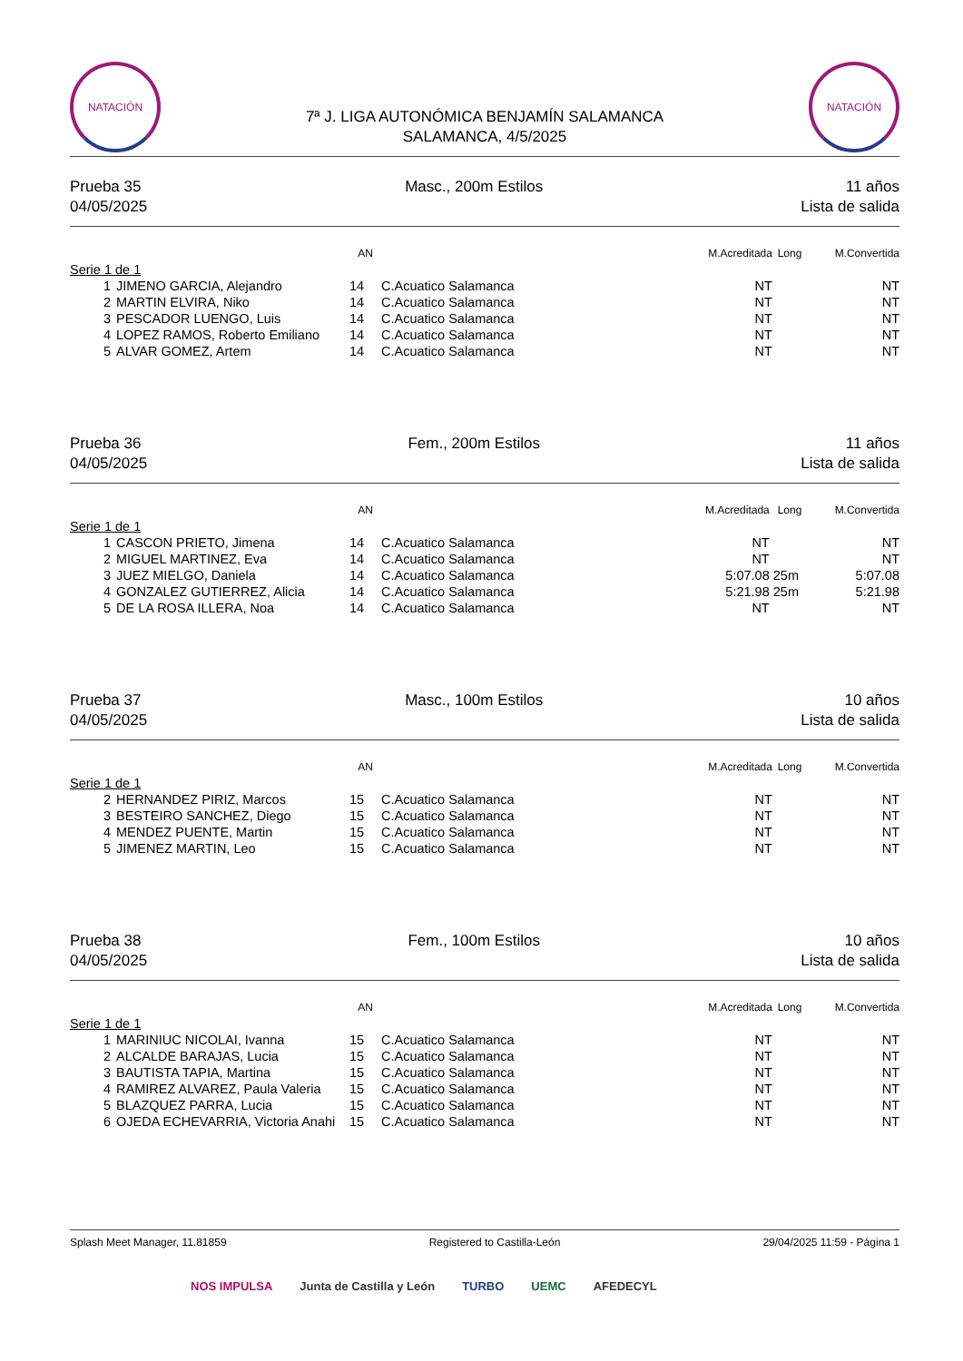NATACIÓN
NATACIÓN
7ª J. LIGA AUTONÓMICA BENJAMÍN SALAMANCA
SALAMANCA, 4/5/2025
Prueba 35
04/05/2025
Masc., 200m Estilos 11 años
Lista de salida
| | | AN | | M.Acreditada | Long | M.Convertida |
| --- | --- | --- | --- | --- | --- | --- |
| Serie 1 de 1 | | | | | | |
| 1 | JIMENO GARCIA, Alejandro | 14 | C.Acuatico Salamanca | NT | | NT |
| 2 | MARTIN ELVIRA, Niko | 14 | C.Acuatico Salamanca | NT | | NT |
| 3 | PESCADOR LUENGO, Luis | 14 | C.Acuatico Salamanca | NT | | NT |
| 4 | LOPEZ RAMOS, Roberto Emiliano | 14 | C.Acuatico Salamanca | NT | | NT |
| 5 | ALVAR GOMEZ, Artem | 14 | C.Acuatico Salamanca | NT | | NT |
Prueba 36
04/05/2025
Fem., 200m Estilos 11 años
Lista de salida
| | | AN | | M.Acreditada | Long | M.Convertida |
| --- | --- | --- | --- | --- | --- | --- |
| Serie 1 de 1 | | | | | | |
| 1 | CASCON PRIETO, Jimena | 14 | C.Acuatico Salamanca | NT | | NT |
| 2 | MIGUEL MARTINEZ, Eva | 14 | C.Acuatico Salamanca | NT | | NT |
| 3 | JUEZ MIELGO, Daniela | 14 | C.Acuatico Salamanca | 5:07.08 | 25m | 5:07.08 |
| 4 | GONZALEZ GUTIERREZ, Alicia | 14 | C.Acuatico Salamanca | 5:21.98 | 25m | 5:21.98 |
| 5 | DE LA ROSA ILLERA, Noa | 14 | C.Acuatico Salamanca | NT | | NT |
Prueba 37
04/05/2025
Masc., 100m Estilos 10 años
Lista de salida
| | | AN | | M.Acreditada | Long | M.Convertida |
| --- | --- | --- | --- | --- | --- | --- |
| Serie 1 de 1 | | | | | | |
| 2 | HERNANDEZ PIRIZ, Marcos | 15 | C.Acuatico Salamanca | NT | | NT |
| 3 | BESTEIRO SANCHEZ, Diego | 15 | C.Acuatico Salamanca | NT | | NT |
| 4 | MENDEZ PUENTE, Martin | 15 | C.Acuatico Salamanca | NT | | NT |
| 5 | JIMENEZ MARTIN, Leo | 15 | C.Acuatico Salamanca | NT | | NT |
Prueba 38
04/05/2025
Fem., 100m Estilos 10 años
Lista de salida
| | | AN | | M.Acreditada | Long | M.Convertida |
| --- | --- | --- | --- | --- | --- | --- |
| Serie 1 de 1 | | | | | | |
| 1 | MARINIUC NICOLAI, Ivanna | 15 | C.Acuatico Salamanca | NT | | NT |
| 2 | ALCALDE BARAJAS, Lucia | 15 | C.Acuatico Salamanca | NT | | NT |
| 3 | BAUTISTA TAPIA, Martina | 15 | C.Acuatico Salamanca | NT | | NT |
| 4 | RAMIREZ ALVAREZ, Paula Valeria | 15 | C.Acuatico Salamanca | NT | | NT |
| 5 | BLAZQUEZ PARRA, Lucia | 15 | C.Acuatico Salamanca | NT | | NT |
| 6 | OJEDA ECHEVARRIA, Victoria Anahi | 15 | C.Acuatico Salamanca | NT | | NT |
Splash Meet Manager, 11.81859 Registered to Castilla-León 29/04/2025 11:59 - Página 1
NOS IMPULSA Junta de Castilla y León TURBO UEMC AFEDECYL